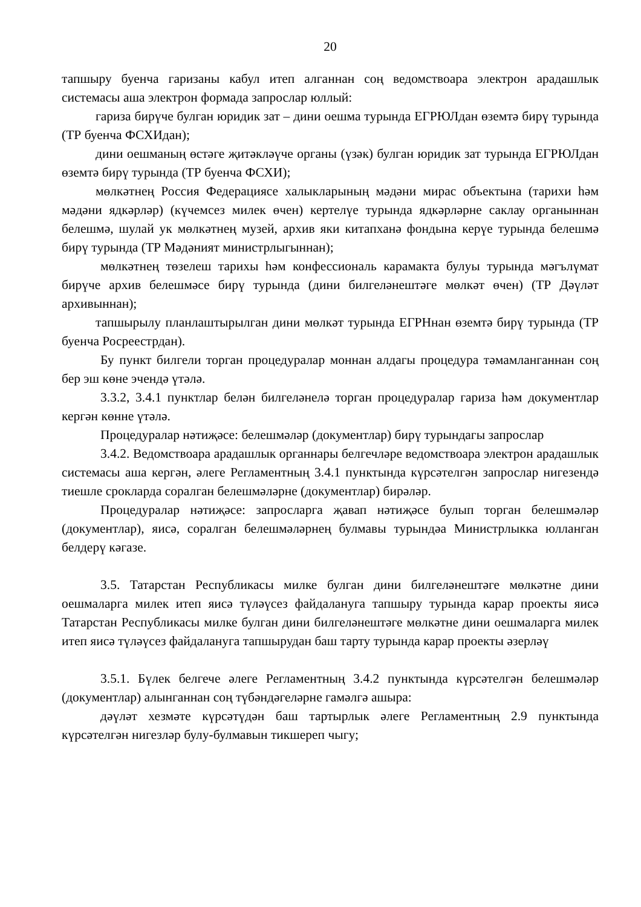20
тапшыру буенча гаризаны кабул итеп алганнан соң ведомствоара электрон арадашлык системасы аша электрон формада запрослар юллый:
гариза бирүче булган юридик зат – дини оешма турында ЕГРЮЛдан өземтә бирү турында (ТР буенча ФСХИдан);
дини оешманың өстәге җитәкләүче органы (үзәк) булган юридик зат турында ЕГРЮЛдан өземтә бирү турында (ТР буенча ФСХИ);
мөлкәтнең Россия Федерациясе халыкларының мәдәни мирас объектына (тарихи һәм мәдәни ядкәрләр) (күчемсез милек өчен) кертелүе турында ядкәрләрне саклау органыннан белешмә, шулай ук мөлкәтнең музей, архив яки китапханә фондына керүе турында белешмә бирү турында (ТР Мәдәният министрлыгыннан);
мөлкәтнең төзелеш тарихы һәм конфессиональ карамакта булуы турында мәгълүмат бирүче архив белешмәсе бирү турында (дини билгеләнештәге мөлкәт өчен) (ТР Дәүләт архивыннан);
тапшырылу планлаштырылган дини мөлкәт турында ЕГРНнан өземтә бирү турында (ТР буенча Росреестрдан).
Бу пункт билгели торган процедуралар моннан алдагы процедура тәмамланганнан соң бер эш көне эчендә үтәлә.
3.3.2, 3.4.1 пунктлар белән билгеләнелә торган процедуралар гариза һәм документлар кергән көнне үтәлә.
Процедуралар нәтиҗәсе: белешмәләр (документлар) бирү турындагы запрослар
3.4.2. Ведомствоара арадашлык органнары белгечләре ведомствоара электрон арадашлык системасы аша кергән, әлеге Регламентның 3.4.1 пунктында күрсәтелгән запрослар нигезендә тиешле срокларда соралган белешмәләрне (документлар) бирәләр.
Процедуралар нәтиҗәсе: запросларга җавап нәтиҗәсе булып торган белешмәләр (документлар), яисә, соралган белешмәләрнең булмавы турындәа Министрлыкка юлланган белдерү кәгазе.
3.5. Татарстан Республикасы милке булган дини билгеләнештәге мөлкәтне дини оешмаларга милек итеп яисә түләүсез файдалануга тапшыру турында карар проекты яисә Татарстан Республикасы милке булган дини билгеләнештәге мөлкәтне дини оешмаларга милек итеп яисә түләүсез файдалануга тапшырудан баш тарту турында карар проекты әзерләү
3.5.1. Бүлек белгече әлеге Регламентның 3.4.2 пунктында күрсәтелгән белешмәләр (документлар) алынганнан соң түбәндәгеләрне гамәлгә ашыра:
дәүләт хезмәте күрсәтүдән баш тартырлык әлеге Регламентның 2.9 пунктында күрсәтелгән нигезләр булу-булмавын тикшереп чыгу;